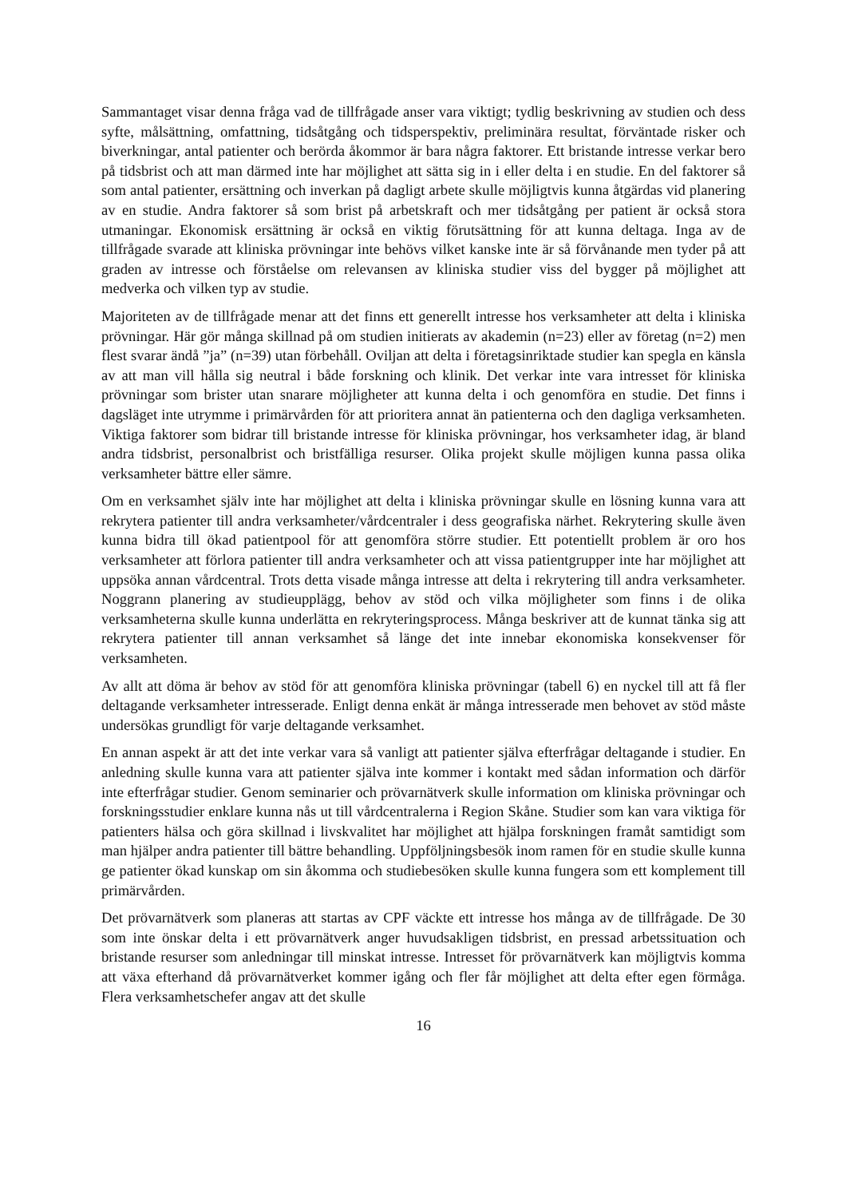Sammantaget visar denna fråga vad de tillfrågade anser vara viktigt; tydlig beskrivning av studien och dess syfte, målsättning, omfattning, tidsåtgång och tidsperspektiv, preliminära resultat, förväntade risker och biverkningar, antal patienter och berörda åkommor är bara några faktorer. Ett bristande intresse verkar bero på tidsbrist och att man därmed inte har möjlighet att sätta sig in i eller delta i en studie. En del faktorer så som antal patienter, ersättning och inverkan på dagligt arbete skulle möjligtvis kunna åtgärdas vid planering av en studie. Andra faktorer så som brist på arbetskraft och mer tidsåtgång per patient är också stora utmaningar. Ekonomisk ersättning är också en viktig förutsättning för att kunna deltaga. Inga av de tillfrågade svarade att kliniska prövningar inte behövs vilket kanske inte är så förvånande men tyder på att graden av intresse och förståelse om relevansen av kliniska studier viss del bygger på möjlighet att medverka och vilken typ av studie.
Majoriteten av de tillfrågade menar att det finns ett generellt intresse hos verksamheter att delta i kliniska prövningar. Här gör många skillnad på om studien initierats av akademin (n=23) eller av företag (n=2) men flest svarar ändå ”ja” (n=39) utan förbehåll. Oviljan att delta i företagsinriktade studier kan spegla en känsla av att man vill hålla sig neutral i både forskning och klinik. Det verkar inte vara intresset för kliniska prövningar som brister utan snarare möjligheter att kunna delta i och genomföra en studie. Det finns i dagsläget inte utrymme i primärvården för att prioritera annat än patienterna och den dagliga verksamheten. Viktiga faktorer som bidrar till bristande intresse för kliniska prövningar, hos verksamheter idag, är bland andra tidsbrist, personalbrist och bristfälliga resurser. Olika projekt skulle möjligen kunna passa olika verksamheter bättre eller sämre.
Om en verksamhet själv inte har möjlighet att delta i kliniska prövningar skulle en lösning kunna vara att rekrytera patienter till andra verksamheter/vårdcentraler i dess geografiska närhet. Rekrytering skulle även kunna bidra till ökad patientpool för att genomföra större studier. Ett potentiellt problem är oro hos verksamheter att förlora patienter till andra verksamheter och att vissa patientgrupper inte har möjlighet att uppsöka annan vårdcentral. Trots detta visade många intresse att delta i rekrytering till andra verksamheter. Noggrann planering av studieupplägg, behov av stöd och vilka möjligheter som finns i de olika verksamheterna skulle kunna underlätta en rekryteringsprocess. Många beskriver att de kunnat tänka sig att rekrytera patienter till annan verksamhet så länge det inte innebar ekonomiska konsekvenser för verksamheten.
Av allt att döma är behov av stöd för att genomföra kliniska prövningar (tabell 6) en nyckel till att få fler deltagande verksamheter intresserade. Enligt denna enkät är många intresserade men behovet av stöd måste undersökas grundligt för varje deltagande verksamhet.
En annan aspekt är att det inte verkar vara så vanligt att patienter själva efterfrågar deltagande i studier. En anledning skulle kunna vara att patienter själva inte kommer i kontakt med sådan information och därför inte efterfrågar studier. Genom seminarier och prövarnätverk skulle information om kliniska prövningar och forskningsstudier enklare kunna nås ut till vårdcentralerna i Region Skåne. Studier som kan vara viktiga för patienters hälsa och göra skillnad i livskvalitet har möjlighet att hjälpa forskningen framåt samtidigt som man hjälper andra patienter till bättre behandling. Uppföljningsbesök inom ramen för en studie skulle kunna ge patienter ökad kunskap om sin åkomma och studiebesöken skulle kunna fungera som ett komplement till primärvården.
Det prövarnätverk som planeras att startas av CPF väckte ett intresse hos många av de tillfrågade. De 30 som inte önskar delta i ett prövarnätverk anger huvudsakligen tidsbrist, en pressad arbetssituation och bristande resurser som anledningar till minskat intresse. Intresset för prövarnätverk kan möjligtvis komma att växa efterhand då prövarnätverket kommer igång och fler får möjlighet att delta efter egen förmåga. Flera verksamhetschefer angav att det skulle
16